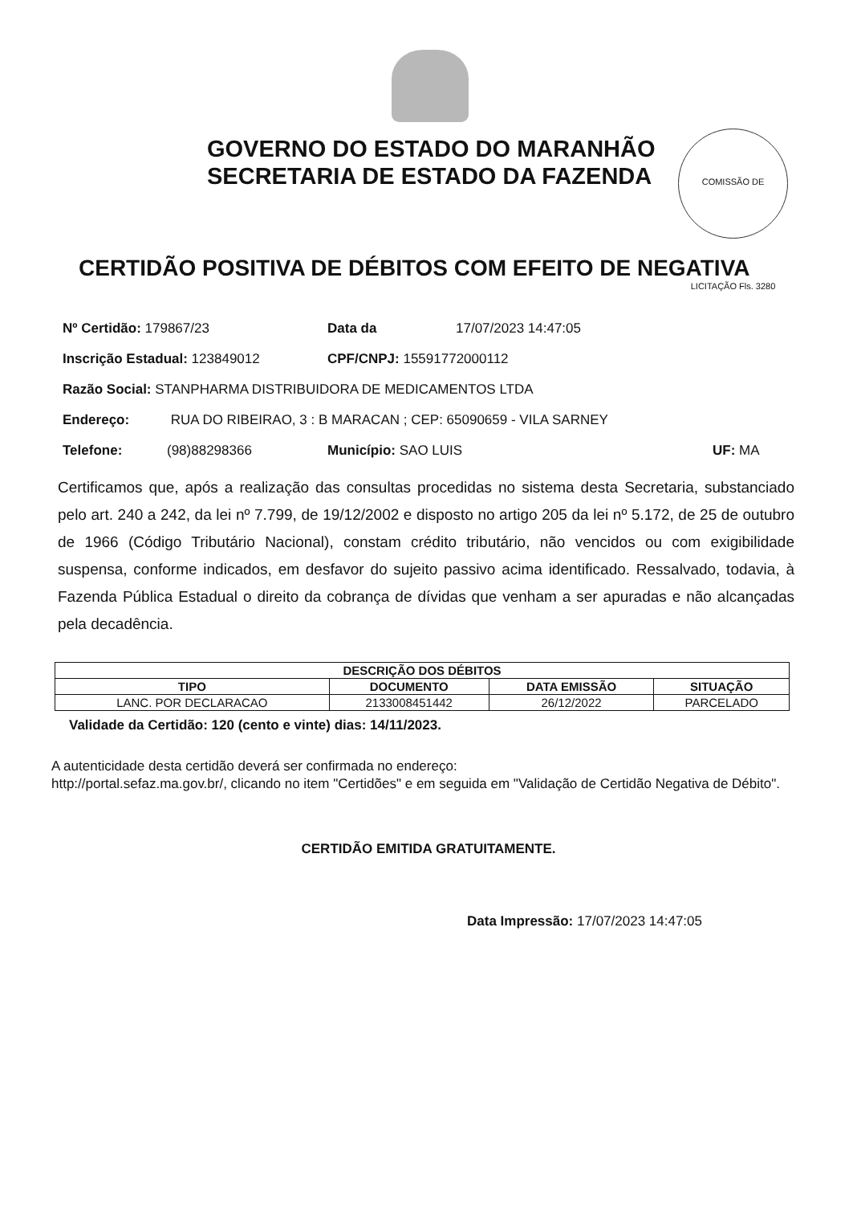COMISSÃO DE LICITAÇÃO Fls. 3280
GOVERNO DO ESTADO DO MARANHÃO
SECRETARIA DE ESTADO DA FAZENDA
CERTIDÃO POSITIVA DE DÉBITOS COM EFEITO DE NEGATIVA
Nº Certidão: 179867/23 Data da 17/07/2023 14:47:05
Inscrição Estadual: 123849012 CPF/CNPJ: 15591772000112
Razão Social: STANPHARMA DISTRIBUIDORA DE MEDICAMENTOS LTDA
Endereço: RUA DO RIBEIRAO, 3 : B MARACAN ; CEP: 65090659 - VILA SARNEY
Telefone: (98)88298366 Município: SAO LUIS UF: MA
Certificamos que, após a realização das consultas procedidas no sistema desta Secretaria, substanciado pelo art. 240 a 242, da lei nº 7.799, de 19/12/2002 e disposto no artigo 205 da lei nº 5.172, de 25 de outubro de 1966 (Código Tributário Nacional), constam crédito tributário, não vencidos ou com exigibilidade suspensa, conforme indicados, em desfavor do sujeito passivo acima identificado. Ressalvado, todavia, à Fazenda Pública Estadual o direito da cobrança de dívidas que venham a ser apuradas e não alcançadas pela decadência.
| DESCRIÇÃO DOS DÉBITOS | | | |
| --- | --- | --- | --- |
| TIPO | DOCUMENTO | DATA EMISSÃO | SITUAÇÃO |
| LANC. POR DECLARACAO | 2133008451442 | 26/12/2022 | PARCELADO |
Validade da Certidão: 120 (cento e vinte) dias: 14/11/2023.
A autenticidade desta certidão deverá ser confirmada no endereço:
http://portal.sefaz.ma.gov.br/, clicando no item "Certidões" e em seguida em "Validação de Certidão Negativa de Débito".
CERTIDÃO EMITIDA GRATUITAMENTE.
Data Impressão: 17/07/2023 14:47:05